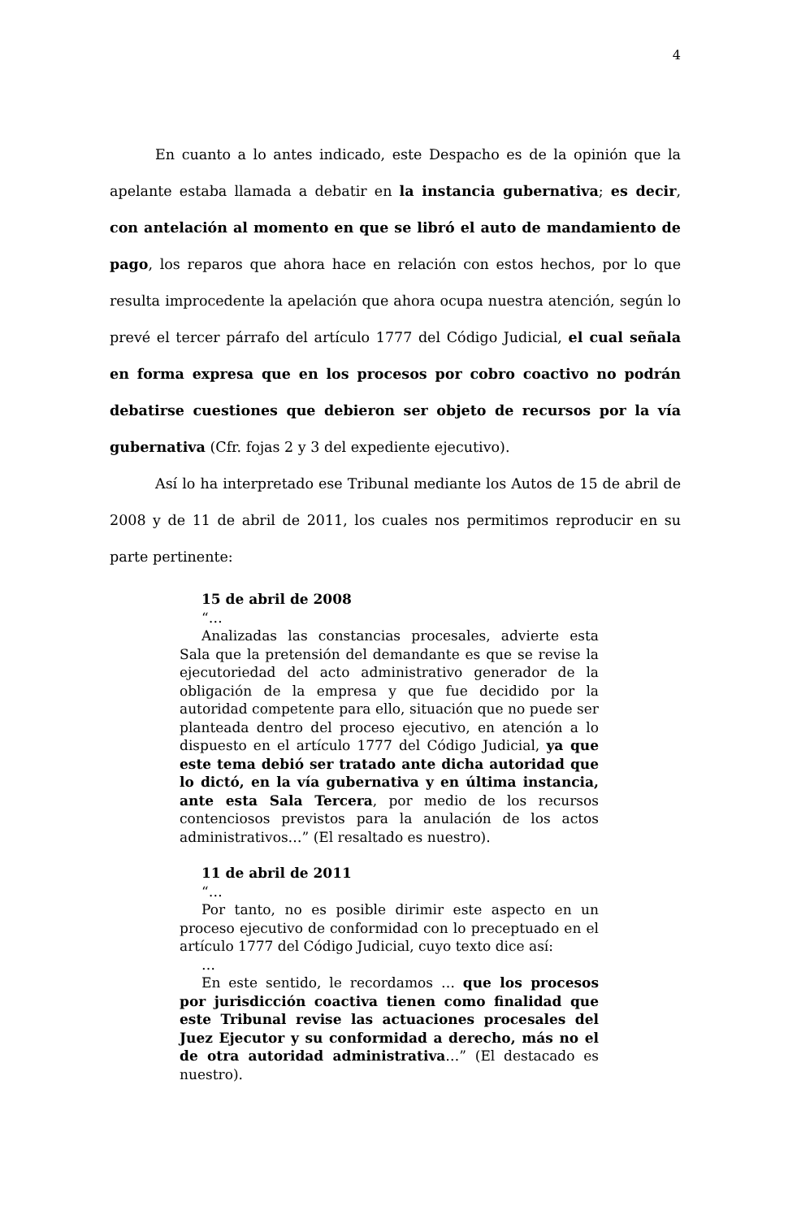4
En cuanto a lo antes indicado, este Despacho es de la opinión que la apelante estaba llamada a debatir en la instancia gubernativa; es decir, con antelación al momento en que se libró el auto de mandamiento de pago, los reparos que ahora hace en relación con estos hechos, por lo que resulta improcedente la apelación que ahora ocupa nuestra atención, según lo prevé el tercer párrafo del artículo 1777 del Código Judicial, el cual señala en forma expresa que en los procesos por cobro coactivo no podrán debatirse cuestiones que debieron ser objeto de recursos por la vía gubernativa (Cfr. fojas 2 y 3 del expediente ejecutivo).
Así lo ha interpretado ese Tribunal mediante los Autos de 15 de abril de 2008 y de 11 de abril de 2011, los cuales nos permitimos reproducir en su parte pertinente:
15 de abril de 2008
“…
Analizadas las constancias procesales, advierte esta Sala que la pretensión del demandante es que se revise la ejecutoriedad del acto administrativo generador de la obligación de la empresa y que fue decidido por la autoridad competente para ello, situación que no puede ser planteada dentro del proceso ejecutivo, en atención a lo dispuesto en el artículo 1777 del Código Judicial, ya que este tema debió ser tratado ante dicha autoridad que lo dictó, en la vía gubernativa y en última instancia, ante esta Sala Tercera, por medio de los recursos contenciosos previstos para la anulación de los actos administrativos…” (El resaltado es nuestro).
11 de abril de 2011
“…
Por tanto, no es posible dirimir este aspecto en un proceso ejecutivo de conformidad con lo preceptuado en el artículo 1777 del Código Judicial, cuyo texto dice así:
…
En este sentido, le recordamos … que los procesos por jurisdicción coactiva tienen como finalidad que este Tribunal revise las actuaciones procesales del Juez Ejecutor y su conformidad a derecho, más no el de otra autoridad administrativa…” (El destacado es nuestro).